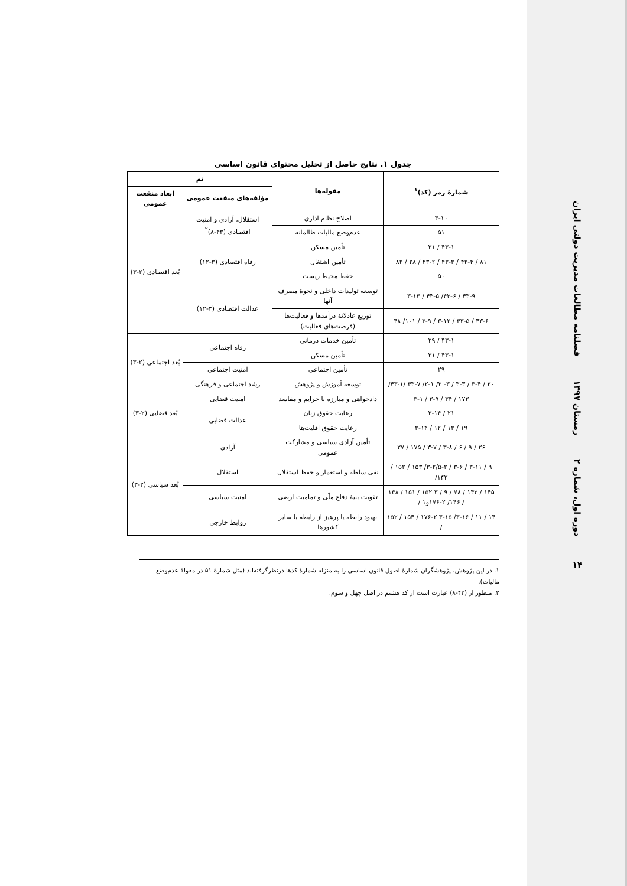فصلنامه مطالعات مدیریت دولتی ایران
زمستان ۱۳۹۷
دوره اول، شماره ۲
۱۴
جدول ۱. نتایج حاصل از تحلیل محتوای قانون اساسی
| شمارهٔ رمز (کد)<sup>۱</sup> | مقوله‌ها | تم | |
| --- | --- | --- | --- |
| | | مؤلفه‌های منفعت عمومی | ابعاد منفعت عمومی |
| ۳-۱۰ | اصلاح نظام اداری | استقلال، آزادی و امنیت اقتصادی (۴۳-۸)<sup>۲</sup> | بُعد اقتصادی (۲-۳) |
| ۵۱ | عدم‌وضع مالیات ظالمانه | | |
| ۴۳-۱ / ۳۱ | تأمین مسکن | رفاه اقتصادی (۳-۱۲) | |
| ۸۱ / ۴۳-۴ / ۴۳-۳ / ۴۳-۲ / ۲۸ / ۸۲ | تأمین اشتغال | | |
| ۵۰ | حفظ محیط زیست | | |
| ۴۳-۹ / ۴۳-۶/ ۴۳-۵ / ۳-۱۳ | توسعه تولیدات داخلی و نحوهٔ مصرف آنها | عدالت اقتصادی (۳-۱۲) | |
| ۴۳-۶ / ۴۳-۵ / ۳-۱۲ / ۳-۹ / ۱۰۱/ ۴۸ | توزیع عادلانهٔ درآمدها و فعالیت‌ها (فرصت‌های فعالیت) | | |
| ۴۳-۱ / ۲۹ | تأمین خدمات درمانی | رفاه اجتماعی | بُعد اجتماعی (۲-۳) |
| ۴۳-۱ / ۳۱ | تأمین مسکن | | |
| ۲۹ | تأمین اجتماعی | امنیت اجتماعی | |
| ۳۰ / ۳-۴ / ۳-۳ / ۳- ۲/ ۲-۱/ ۴۳-۷ /۴۳-۱/ | توسعه آموزش و پژوهش | رشد اجتماعی و فرهنگی | |
| ۱۷۳ / ۳۴ / ۳-۹ / ۳-۱ | دادخواهی و مبارزه با جرایم و مفاسد | امنیت قضایی | بُعد قضایی (۲-۳) |
| ۲۱ / ۳-۱۴ | رعایت حقوق زنان | عدالت قضایی | |
| ۱۹ / ۱۳ / ۱۲ / ۳-۱۴ | رعایت حقوق اقلیت‌ها | | |
| ۲۶ / ۹ / ۶ / ۳-۸ / ۳-۷ / ۱۷۵ / ۲۷ | تأمین آزادی سیاسی و مشارکت عمومی | آزادی | بُعد سیاسی (۲-۳) |
| ۹ / ۳-۱۱ / ۳-۶ / ۳-۲/۵-۲/ ۱۵۳ / ۱۵۲ / ۱۴۳/ | نفی سلطه و استعمار و حفظ استقلال | استقلال | |
| ۱۴۵ / ۱۴۳ / ۷۸ / ۹ / ۳ ۱۵۲ / ۱۵۱ / ۱۴۸ / ۱۴۶/ ۱۷۶-۲و۱ / | تقویت بنیهٔ دفاع ملّی و تمامیت ارضی | امنیت سیاسی | |
| ۱۴ / ۱۱ / ۳-۱۶/ ۳-۱۵ ۱۷۶-۲ / ۱۵۴ / ۱۵۲ / | بهبود رابطه یا پرهیز از رابطه با سایر کشورها | روابط خارجی | |
۱. در این پژوهش، پژوهشگران شمارهٔ اصول قانون اساسی را به منزله شمارهٔ کدها درنظرگرفته‌اند (مثل شمارهٔ ۵۱ در مقولهٔ عدم‌وضع مالیات).
۲. منظور از (۴۳-۸) عبارت است از کد هشتم در اصل چهل و سوم.